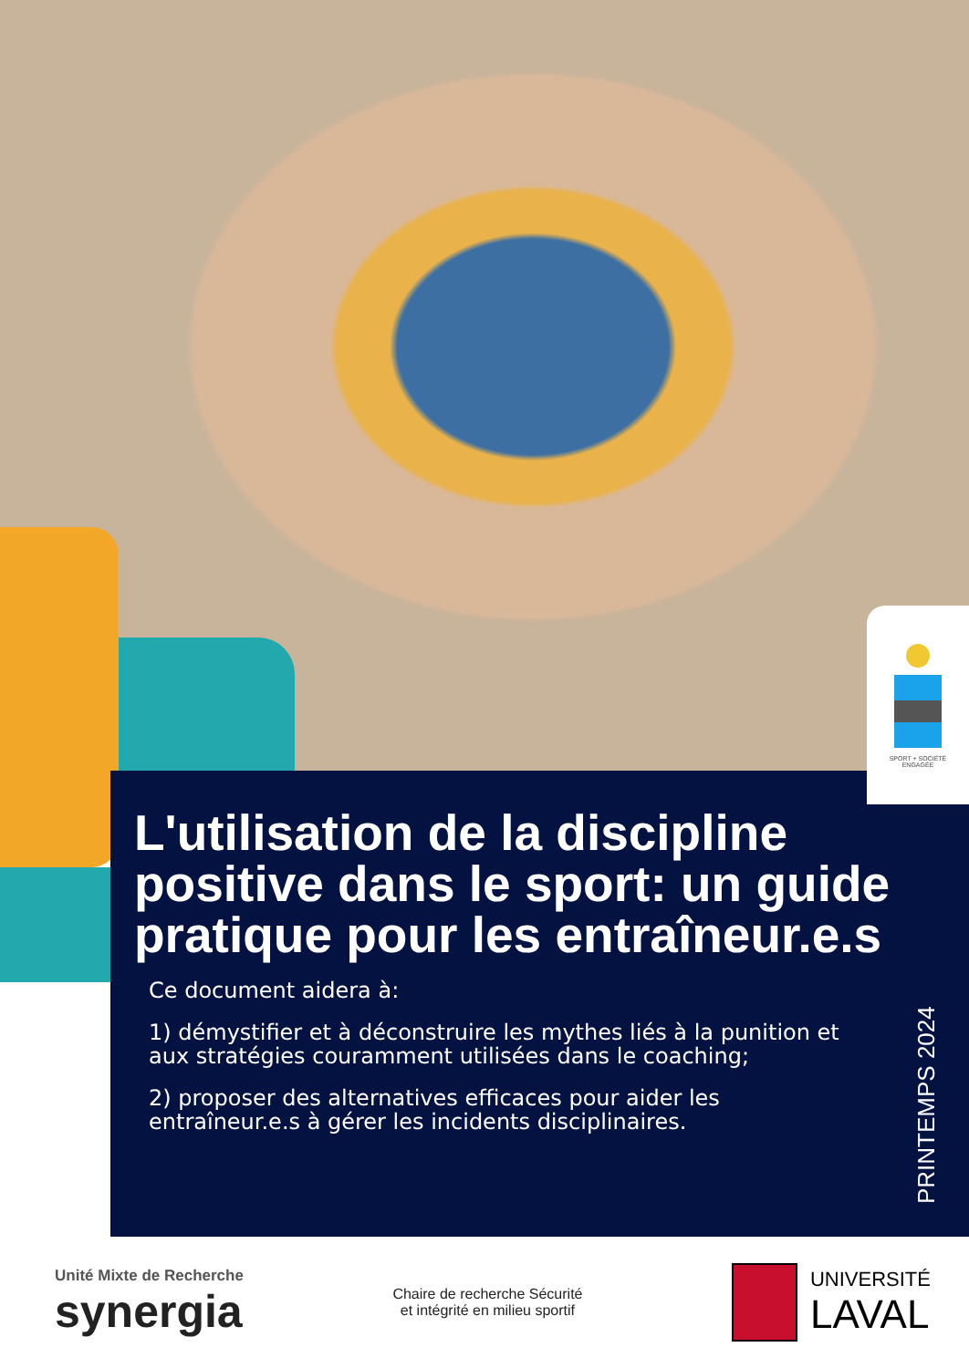SPORT + SOCIÉTÉ
ENGAGÉE
L'utilisation de la discipline positive dans le sport: un guide pratique pour les entraîneur.e.s
Ce document aidera à:
1) démystifier et à déconstruire les mythes liés à la punition et aux stratégies couramment utilisées dans le coaching;
2) proposer des alternatives efficaces pour aider les entraîneur.e.s à gérer les incidents disciplinaires.
PRINTEMPS 2024
Unité Mixte de Recherche
synergia
Chaire de recherche Sécurité
et intégrité en milieu sportif
UNIVERSITÉ
LAVAL